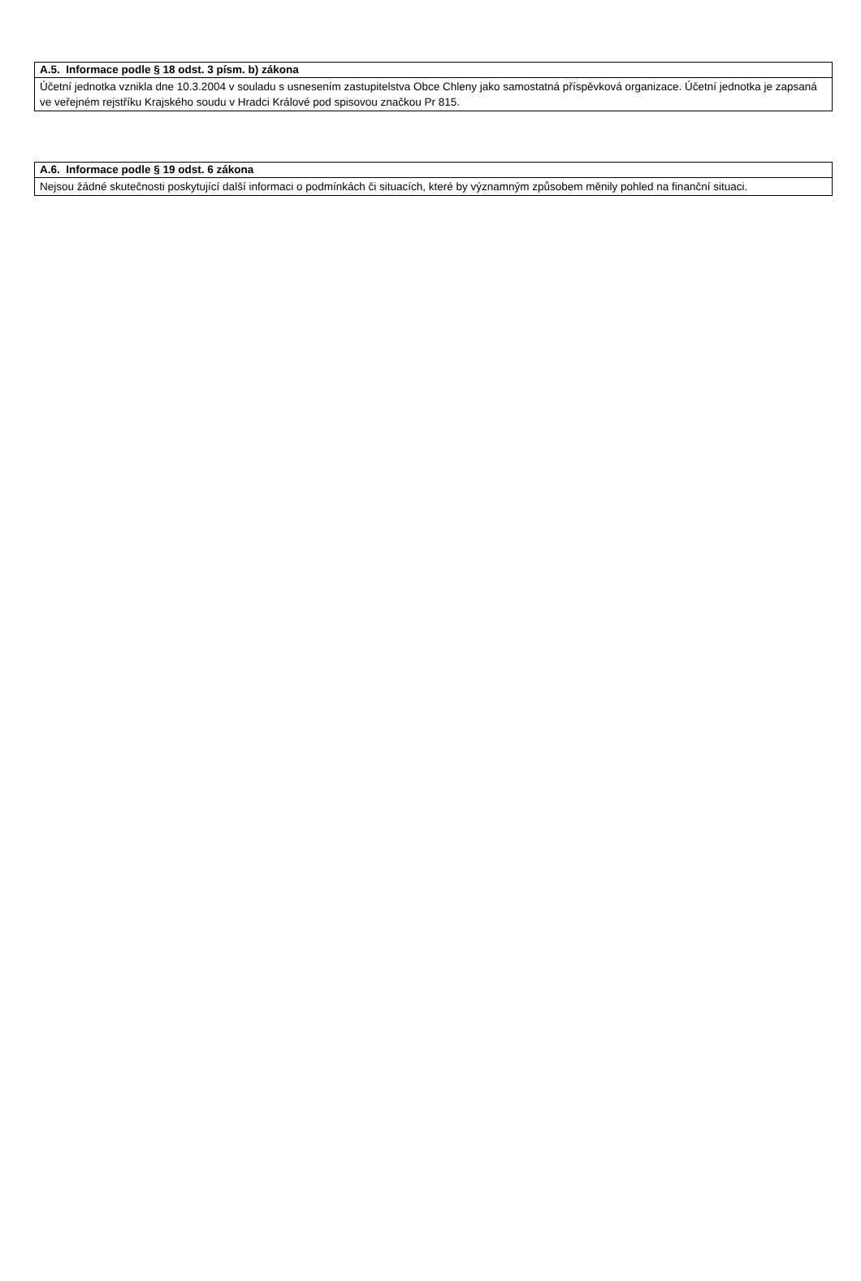| A.5. Informace podle § 18 odst. 3 písm. b) zákona |
| --- |
| Účetní jednotka vznikla dne 10.3.2004 v souladu s usnesením zastupitelstva Obce Chleny jako samostatná příspěvková organizace. Účetní jednotka je zapsaná ve veřejném rejstříku Krajského soudu v Hradci Králové pod spisovou značkou Pr 815. |
| A.6. Informace podle § 19 odst. 6 zákona |
| --- |
| Nejsou žádné skutečnosti poskytující další informaci o podmínkách či situacích, které by významným způsobem měnily pohled na finanční situaci. |